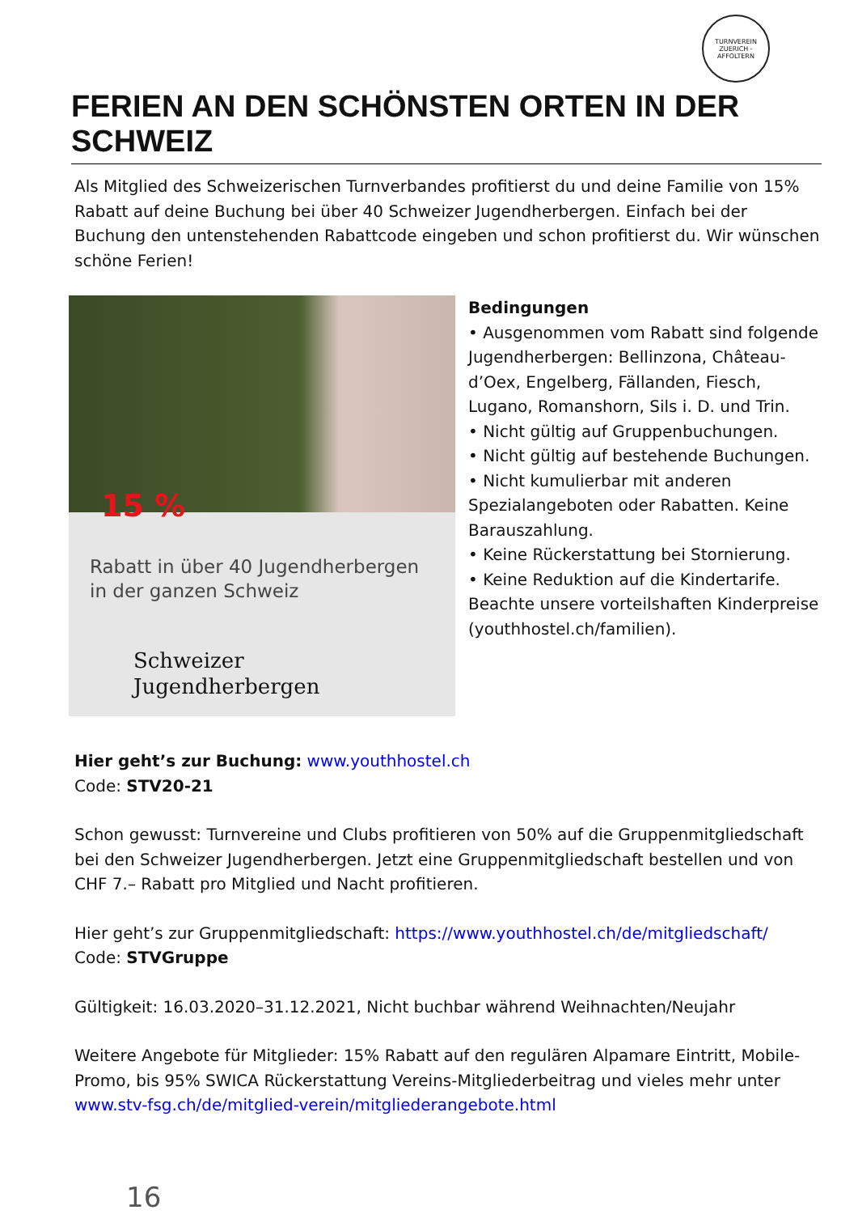TURNVEREIN
ZUERICH - AFFOLTERN
FERIEN AN DEN SCHÖNSTEN ORTEN IN DER SCHWEIZ
Als Mitglied des Schweizerischen Turnverbandes profitierst du und deine Familie von 15% Rabatt auf deine Buchung bei über 40 Schweizer Jugendherbergen. Einfach bei der Buchung den untenstehenden Rabattcode eingeben und schon profitierst du. Wir wünschen schöne Ferien!
15 %
Rabatt in über 40 Jugendherbergen in der ganzen Schweiz
Schweizer
Jugendherbergen
Bedingungen
• Ausgenommen vom Rabatt sind folgende Jugendherbergen: Bellinzona, Château-d’Oex, Engelberg, Fällanden, Fiesch, Lugano, Romanshorn, Sils i. D. und Trin.
• Nicht gültig auf Gruppenbuchungen.
• Nicht gültig auf bestehende Buchungen.
• Nicht kumulierbar mit anderen Spezialangeboten oder Rabatten. Keine Barauszahlung.
• Keine Rückerstattung bei Stornierung.
• Keine Reduktion auf die Kindertarife. Beachte unsere vorteilshaften Kinderpreise (youthhostel.ch/familien).
Hier geht’s zur Buchung: www.youthhostel.ch
Code: STV20-21
Schon gewusst: Turnvereine und Clubs profitieren von 50% auf die Gruppenmitgliedschaft bei den Schweizer Jugendherbergen. Jetzt eine Gruppenmitgliedschaft bestellen und von CHF 7.– Rabatt pro Mitglied und Nacht profitieren.
Hier geht’s zur Gruppenmitgliedschaft: https://www.youthhostel.ch/de/mitgliedschaft/
Code: STVGruppe
Gültigkeit: 16.03.2020–31.12.2021, Nicht buchbar während Weihnachten/Neujahr
Weitere Angebote für Mitglieder: 15% Rabatt auf den regulären Alpamare Eintritt, Mobile-Promo, bis 95% SWICA Rückerstattung Vereins-Mitgliederbeitrag und vieles mehr unter www.stv-fsg.ch/de/mitglied-verein/mitgliederangebote.html
16